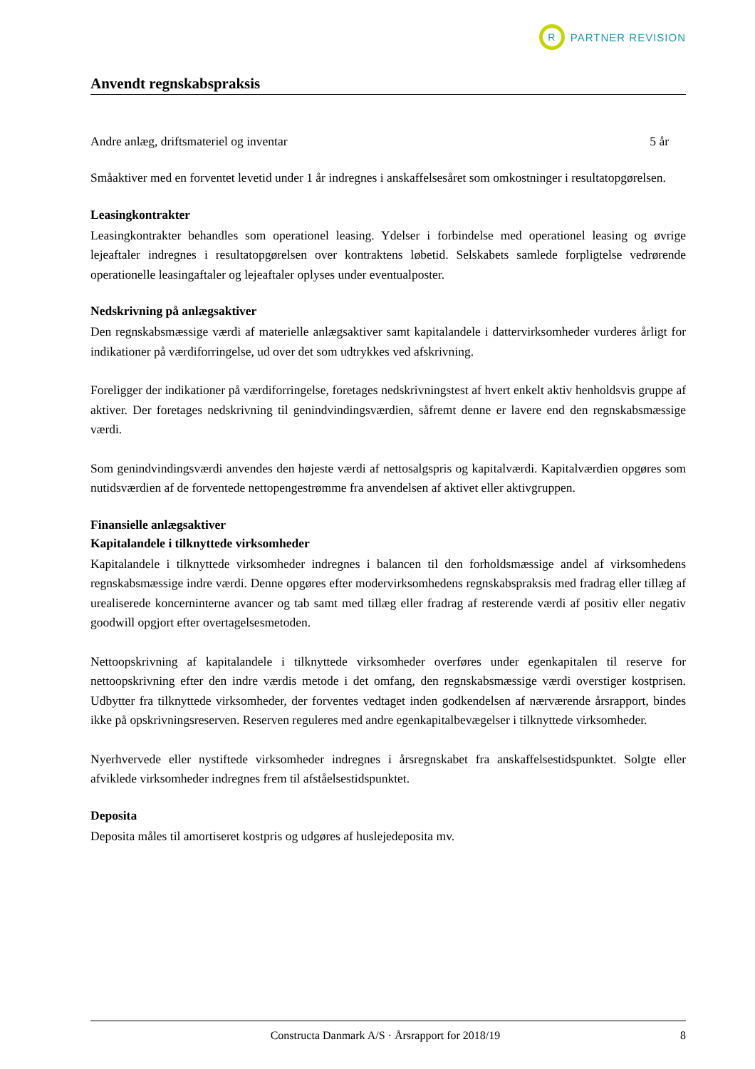R
PARTNER REVISION
Anvendt regnskabspraksis
| Andre anlæg, driftsmateriel og inventar | 5 år |
Småaktiver med en forventet levetid under 1 år indregnes i anskaffelsesåret som omkostninger i resultatopgørelsen.
Leasingkontrakter
Leasingkontrakter behandles som operationel leasing. Ydelser i forbindelse med operationel leasing og øvrige lejeaftaler indregnes i resultatopgørelsen over kontraktens løbetid. Selskabets samlede forpligtelse vedrørende operationelle leasingaftaler og lejeaftaler oplyses under eventualposter.
Nedskrivning på anlægsaktiver
Den regnskabsmæssige værdi af materielle anlægsaktiver samt kapitalandele i dattervirksomheder vurderes årligt for indikationer på værdiforringelse, ud over det som udtrykkes ved afskrivning.
Foreligger der indikationer på værdiforringelse, foretages nedskrivningstest af hvert enkelt aktiv henholdsvis gruppe af aktiver. Der foretages nedskrivning til genindvindingsværdien, såfremt denne er lavere end den regnskabsmæssige værdi.
Som genindvindingsværdi anvendes den højeste værdi af nettosalgspris og kapitalværdi. Kapitalværdien opgøres som nutidsværdien af de forventede nettopengestrømme fra anvendelsen af aktivet eller aktivgruppen.
Finansielle anlægsaktiver
Kapitalandele i tilknyttede virksomheder
Kapitalandele i tilknyttede virksomheder indregnes i balancen til den forholdsmæssige andel af virksomhedens regnskabsmæssige indre værdi. Denne opgøres efter modervirksomhedens regnskabspraksis med fradrag eller tillæg af urealiserede koncerninterne avancer og tab samt med tillæg eller fradrag af resterende værdi af positiv eller negativ goodwill opgjort efter overtagelsesmetoden.
Nettoopskrivning af kapitalandele i tilknyttede virksomheder overføres under egenkapitalen til reserve for nettoopskrivning efter den indre værdis metode i det omfang, den regnskabsmæssige værdi overstiger kostprisen. Udbytter fra tilknyttede virksomheder, der forventes vedtaget inden godkendelsen af nærværende årsrapport, bindes ikke på opskrivningsreserven. Reserven reguleres med andre egenkapitalbevægelser i tilknyttede virksomheder.
Nyerhvervede eller nystiftede virksomheder indregnes i årsregnskabet fra anskaffelsestidspunktet. Solgte eller afviklede virksomheder indregnes frem til afståelsestidspunktet.
Deposita
Deposita måles til amortiseret kostpris og udgøres af huslejedeposita mv.
Constructa Danmark A/S · Årsrapport for 2018/19 8